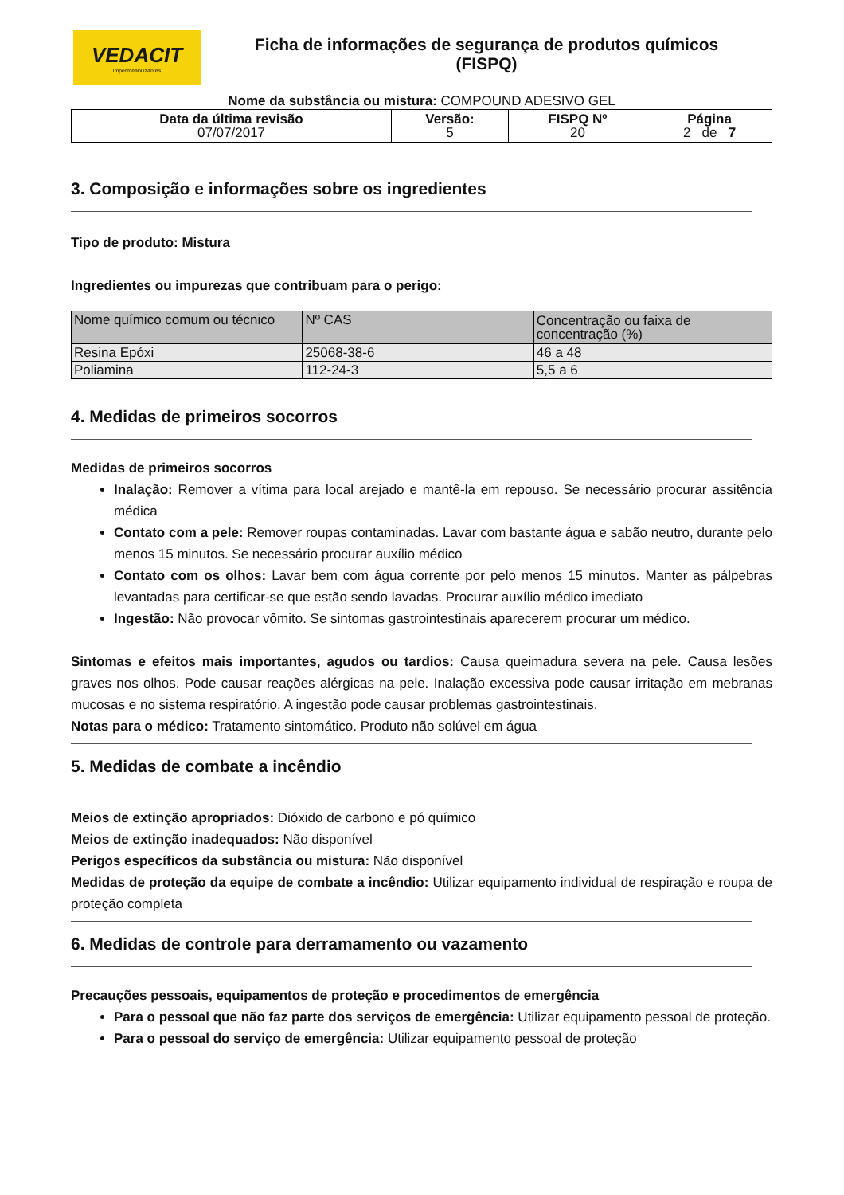VEDACIT
impermeabilizantes
Ficha de informações de segurança de produtos químicos
(FISPQ)
Nome da substância ou mistura: COMPOUND ADESIVO GEL
| Data da última revisão 07/07/2017 | Versão: 5 | FISPQ Nº 20 | Página 2 de 7 |
3. Composição e informações sobre os ingredientes
Tipo de produto: Mistura
Ingredientes ou impurezas que contribuam para o perigo:
| Nome químico comum ou técnico | Nº CAS | Concentração ou faixa de concentração (%) |
| Resina Epóxi | 25068-38-6 | 46 a 48 |
| Poliamina | 112-24-3 | 5,5 a 6 |
4. Medidas de primeiros socorros
Medidas de primeiros socorros
Inalação: Remover a vítima para local arejado e mantê-la em repouso. Se necessário procurar assitência médica
Contato com a pele: Remover roupas contaminadas. Lavar com bastante água e sabão neutro, durante pelo menos 15 minutos. Se necessário procurar auxílio médico
Contato com os olhos: Lavar bem com água corrente por pelo menos 15 minutos. Manter as pálpebras levantadas para certificar-se que estão sendo lavadas. Procurar auxílio médico imediato
Ingestão: Não provocar vômito. Se sintomas gastrointestinais aparecerem procurar um médico.
Sintomas e efeitos mais importantes, agudos ou tardios: Causa queimadura severa na pele. Causa lesões graves nos olhos. Pode causar reações alérgicas na pele. Inalação excessiva pode causar irritação em mebranas mucosas e no sistema respiratório. A ingestão pode causar problemas gastrointestinais.
Notas para o médico: Tratamento sintomático. Produto não solúvel em água
5. Medidas de combate a incêndio
Meios de extinção apropriados: Dióxido de carbono e pó químico
Meios de extinção inadequados: Não disponível
Perigos específicos da substância ou mistura: Não disponível
Medidas de proteção da equipe de combate a incêndio: Utilizar equipamento individual de respiração e roupa de proteção completa
6. Medidas de controle para derramamento ou vazamento
Precauções pessoais, equipamentos de proteção e procedimentos de emergência
Para o pessoal que não faz parte dos serviços de emergência: Utilizar equipamento pessoal de proteção.
Para o pessoal do serviço de emergência: Utilizar equipamento pessoal de proteção